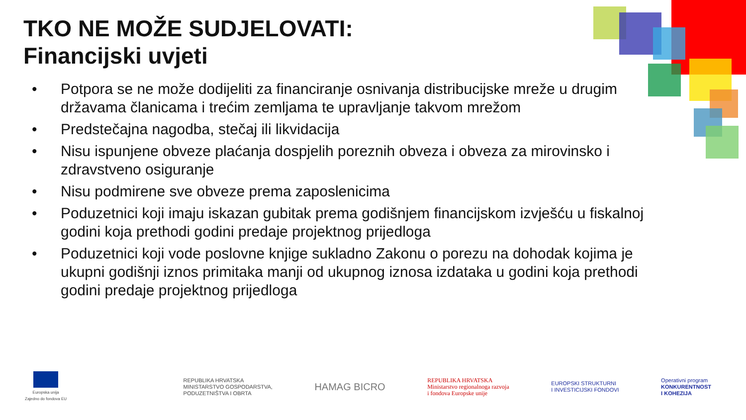TKO NE MOŽE SUDJELOVATI:
Financijski uvjeti
• Potpora se ne može dodijeliti za financiranje osnivanja distribucijske mreže u drugim državama članicama i trećim zemljama te upravljanje takvom mrežom
• Predstečajna nagodba, stečaj ili likvidacija
• Nisu ispunjene obveze plaćanja dospjelih poreznih obveza i obveza za mirovinsko i zdravstveno osiguranje
• Nisu podmirene sve obveze prema zaposlenicima
• Poduzetnici koji imaju iskazan gubitak prema godišnjem financijskom izvješću u fiskalnoj godini koja prethodi godini predaje projektnog prijedloga
• Poduzetnici koji vode poslovne knjige sukladno Zakonu o porezu na dohodak kojima je ukupni godišnji iznos primitaka manji od ukupnog iznosa izdataka u godini koja prethodi godini predaje projektnog prijedloga
Europska unija
Zajedno do fondova EU
REPUBLIKA HRVATSKA
MINISTARSTVO GOSPODARSTVA,
PODUZETNIŠTVA I OBRTA
HAMAG BICRO
REPUBLIKA HRVATSKA
Ministarstvo regionalnoga razvoja
i fondova Europske unije
EUROPSKI STRUKTURNI
I INVESTICIJSKI FONDOVI
Operativni program
KONKURENTNOST
I KOHEZIJA